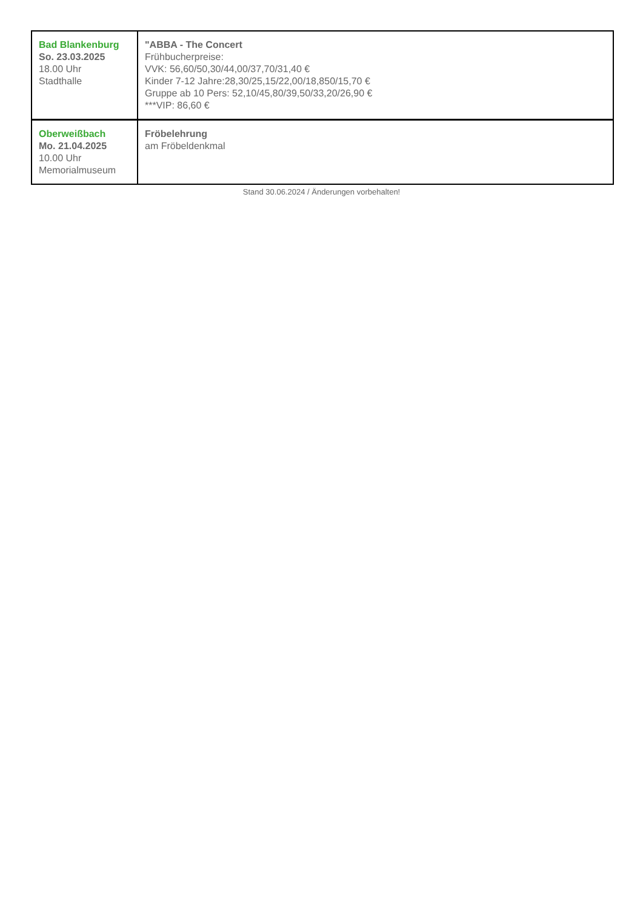| Bad Blankenburg So. 23.03.2025 18.00 Uhr Stadthalle | "ABBA - The Concert Frühbucherpreise: VVK: 56,60/50,30/44,00/37,70/31,40 € Kinder 7-12 Jahre:28,30/25,15/22,00/18,850/15,70 € Gruppe ab 10 Pers: 52,10/45,80/39,50/33,20/26,90 € ***VIP: 86,60 € |
| Oberweißbach Mo. 21.04.2025 10.00 Uhr Memorialmuseum | Fröbelehrung am Fröbeldenkmal |
Stand 30.06.2024 / Änderungen vorbehalten!